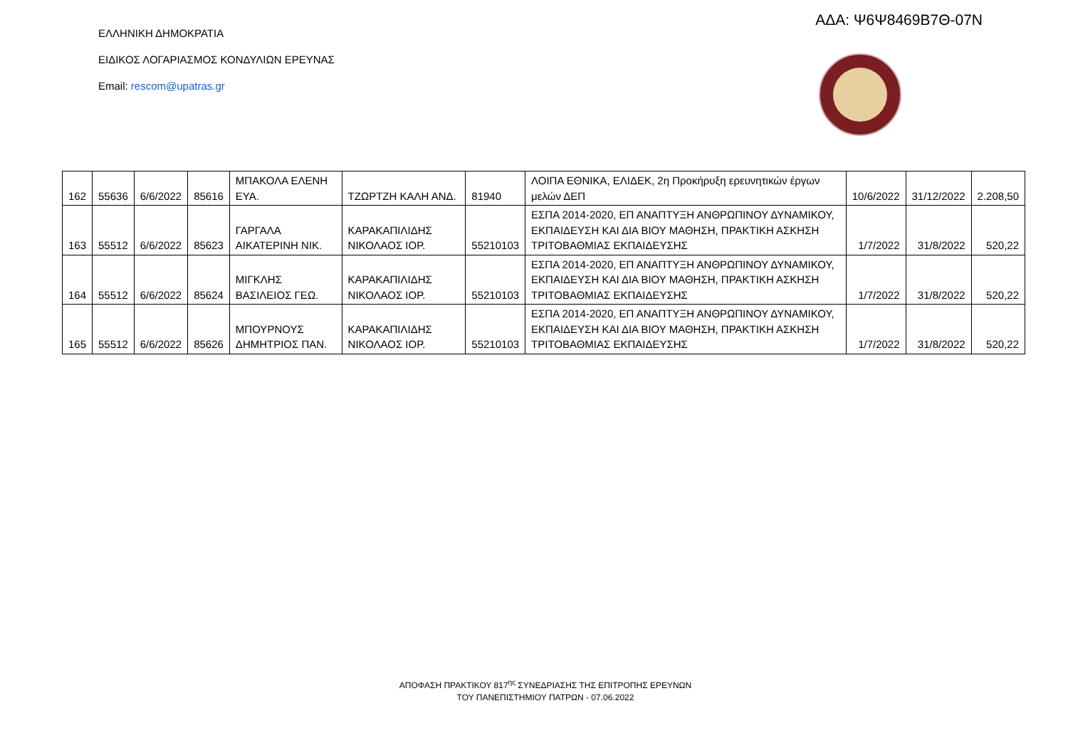ΑΔΑ: Ψ6Ψ8469Β7Θ-07Ν
ΕΛΛΗΝΙΚΗ ΔΗΜΟΚΡΑΤΙΑ
ΕΙΔΙΚΟΣ ΛΟΓΑΡΙΑΣΜΟΣ ΚΟΝΔΥΛΙΩΝ ΕΡΕΥΝΑΣ
Email: rescom@upatras.gr
| 162 | 55636 | 6/6/2022 | 85616 | ΜΠΑΚΟΛΑ ΕΛΕΝΗ ΕΥΑ. | ΤΖΩΡΤΖΗ ΚΑΛΗ ΑΝΔ. | 81940 | ΛΟΙΠΑ ΕΘΝΙΚΑ, ΕΛΙΔΕΚ, 2η Προκήρυξη ερευνητικών έργων μελών ΔΕΠ | 10/6/2022 | 31/12/2022 | 2.208,50 |
| 163 | 55512 | 6/6/2022 | 85623 | ΓΑΡΓΑΛΑ ΑΙΚΑΤΕΡΙΝΗ ΝΙΚ. | ΚΑΡΑΚΑΠΙΛΙΔΗΣ ΝΙΚΟΛΑΟΣ ΙΟΡ. | 55210103 | ΕΣΠΑ 2014-2020, ΕΠ ΑΝΑΠΤΥΞΗ ΑΝΘΡΩΠΙΝΟΥ ΔΥΝΑΜΙΚΟΥ, ΕΚΠΑΙΔΕΥΣΗ ΚΑΙ ΔΙΑ ΒΙΟΥ ΜΑΘΗΣΗ, ΠΡΑΚΤΙΚΗ ΑΣΚΗΣΗ ΤΡΙΤΟΒΑΘΜΙΑΣ ΕΚΠΑΙΔΕΥΣΗΣ | 1/7/2022 | 31/8/2022 | 520,22 |
| 164 | 55512 | 6/6/2022 | 85624 | ΜΙΓΚΛΗΣ ΒΑΣΙΛΕΙΟΣ ΓΕΩ. | ΚΑΡΑΚΑΠΙΛΙΔΗΣ ΝΙΚΟΛΑΟΣ ΙΟΡ. | 55210103 | ΕΣΠΑ 2014-2020, ΕΠ ΑΝΑΠΤΥΞΗ ΑΝΘΡΩΠΙΝΟΥ ΔΥΝΑΜΙΚΟΥ, ΕΚΠΑΙΔΕΥΣΗ ΚΑΙ ΔΙΑ ΒΙΟΥ ΜΑΘΗΣΗ, ΠΡΑΚΤΙΚΗ ΑΣΚΗΣΗ ΤΡΙΤΟΒΑΘΜΙΑΣ ΕΚΠΑΙΔΕΥΣΗΣ | 1/7/2022 | 31/8/2022 | 520,22 |
| 165 | 55512 | 6/6/2022 | 85626 | ΜΠΟΥΡΝΟΥΣ ΔΗΜΗΤΡΙΟΣ ΠΑΝ. | ΚΑΡΑΚΑΠΙΛΙΔΗΣ ΝΙΚΟΛΑΟΣ ΙΟΡ. | 55210103 | ΕΣΠΑ 2014-2020, ΕΠ ΑΝΑΠΤΥΞΗ ΑΝΘΡΩΠΙΝΟΥ ΔΥΝΑΜΙΚΟΥ, ΕΚΠΑΙΔΕΥΣΗ ΚΑΙ ΔΙΑ ΒΙΟΥ ΜΑΘΗΣΗ, ΠΡΑΚΤΙΚΗ ΑΣΚΗΣΗ ΤΡΙΤΟΒΑΘΜΙΑΣ ΕΚΠΑΙΔΕΥΣΗΣ | 1/7/2022 | 31/8/2022 | 520,22 |
ΑΠΟΦΑΣΗ ΠΡΑΚΤΙΚΟΥ 817<sup>ης</sup> ΣΥΝΕΔΡΙΑΣΗΣ ΤΗΣ ΕΠΙΤΡΟΠΗΣ ΕΡΕΥΝΩΝ
ΤΟΥ ΠΑΝΕΠΙΣΤΗΜΙΟΥ ΠΑΤΡΩΝ - 07.06.2022